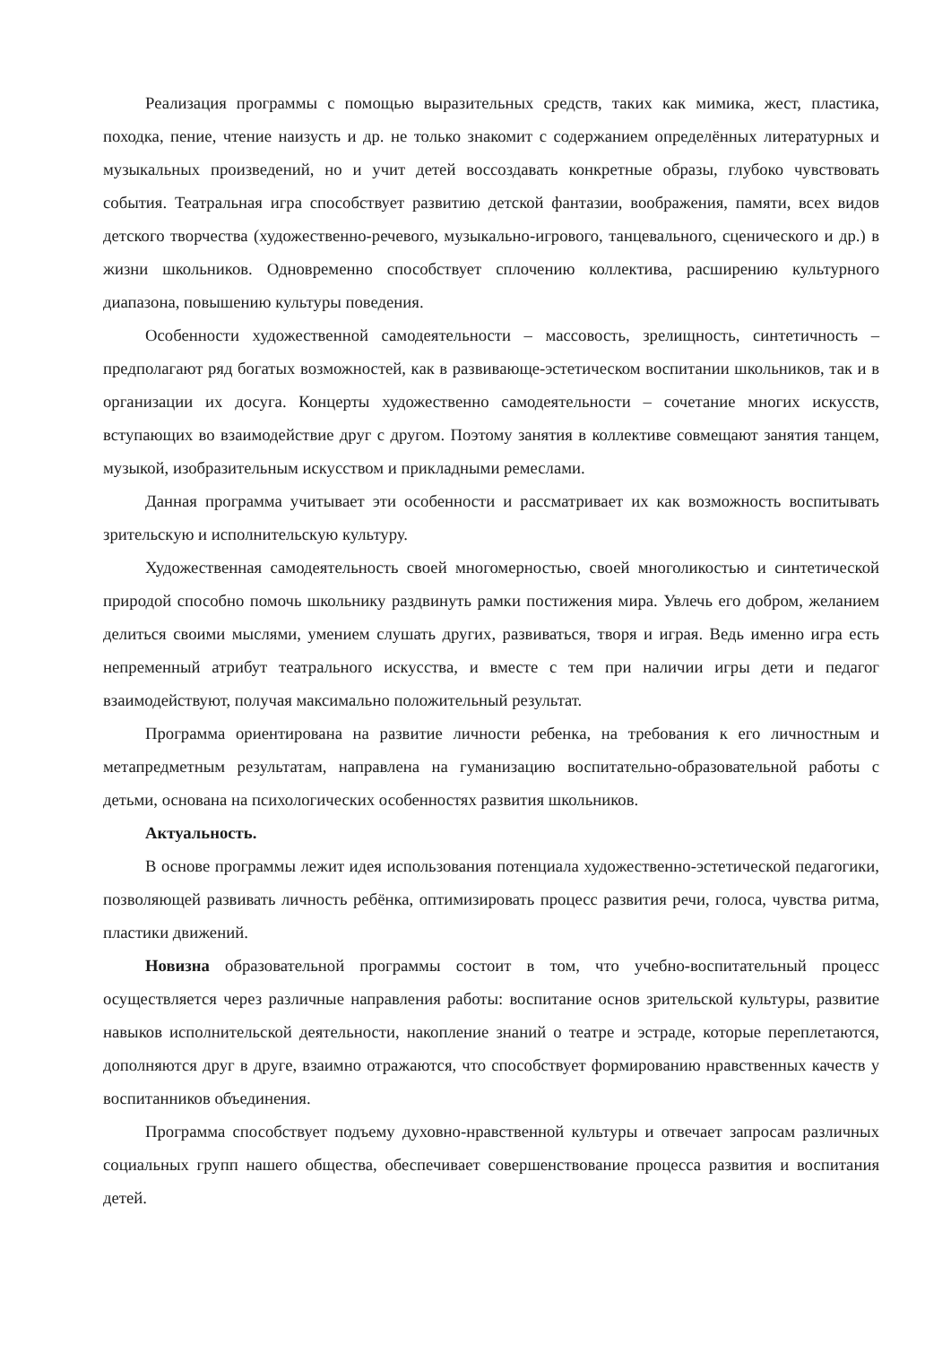Реализация программы с помощью выразительных средств, таких как мимика, жест, пластика, походка, пение, чтение наизусть и др. не только знакомит с содержанием определённых литературных и музыкальных произведений, но и учит детей воссоздавать конкретные образы, глубоко чувствовать события. Театральная игра способствует развитию детской фантазии, воображения, памяти, всех видов детского творчества (художественно-речевого, музыкально-игрового, танцевального, сценического и др.) в жизни школьников. Одновременно способствует сплочению коллектива, расширению культурного диапазона, повышению культуры поведения.
Особенности художественной самодеятельности – массовость, зрелищность, синтетичность – предполагают ряд богатых возможностей, как в развивающе-эстетическом воспитании школьников, так и в организации их досуга. Концерты художественно самодеятельности – сочетание многих искусств, вступающих во взаимодействие друг с другом. Поэтому занятия в коллективе совмещают занятия танцем, музыкой, изобразительным искусством и прикладными ремеслами.
Данная программа учитывает эти особенности и рассматривает их как возможность воспитывать зрительскую и исполнительскую культуру.
Художественная самодеятельность своей многомерностью, своей многоликостью и синтетической природой способно помочь школьнику раздвинуть рамки постижения мира. Увлечь его добром, желанием делиться своими мыслями, умением слушать других, развиваться, творя и играя. Ведь именно игра есть непременный атрибут театрального искусства, и вместе с тем при наличии игры дети и педагог взаимодействуют, получая максимально положительный результат.
Программа ориентирована на развитие личности ребенка, на требования к его личностным и метапредметным результатам, направлена на гуманизацию воспитательно-образовательной работы с детьми, основана на психологических особенностях развития школьников.
Актуальность.
В основе программы лежит идея использования потенциала художественно-эстетической педагогики, позволяющей развивать личность ребёнка, оптимизировать процесс развития речи, голоса, чувства ритма, пластики движений.
Новизна образовательной программы состоит в том, что учебно-воспитательный процесс осуществляется через различные направления работы: воспитание основ зрительской культуры, развитие навыков исполнительской деятельности, накопление знаний о театре и эстраде, которые переплетаются, дополняются друг в друге, взаимно отражаются, что способствует формированию нравственных качеств у воспитанников объединения.
Программа способствует подъему духовно-нравственной культуры и отвечает запросам различных социальных групп нашего общества, обеспечивает совершенствование процесса развития и воспитания детей.